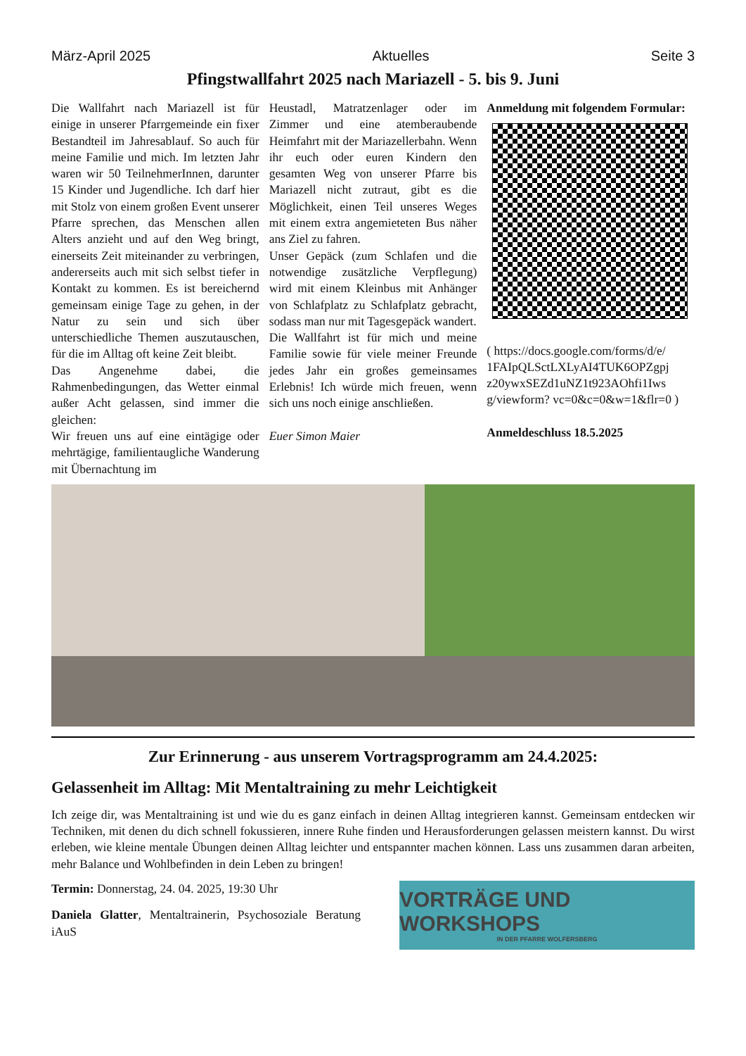März-April 2025 Aktuelles Seite 3
Pfingstwallfahrt 2025 nach Mariazell - 5. bis 9. Juni
Die Wallfahrt nach Mariazell ist für einige in unserer Pfarrgemeinde ein fixer Bestandteil im Jahresablauf. So auch für meine Familie und mich. Im letzten Jahr waren wir 50 TeilnehmerInnen, darunter 15 Kinder und Jugendliche. Ich darf hier mit Stolz von einem großen Event unserer Pfarre sprechen, das Menschen allen Alters anzieht und auf den Weg bringt, einerseits Zeit miteinander zu verbringen, andererseits auch mit sich selbst tiefer in Kontakt zu kommen. Es ist bereichernd gemeinsam einige Tage zu gehen, in der Natur zu sein und sich über unterschiedliche Themen auszutauschen, für die im Alltag oft keine Zeit bleibt.
Das Angenehme dabei, die Rahmenbedingungen, das Wetter einmal außer Acht gelassen, sind immer die gleichen:
Wir freuen uns auf eine eintägige oder mehrtägige, familientaugliche Wanderung mit Übernachtung im
Heustadl, Matratzenlager oder im Zimmer und eine atemberaubende Heimfahrt mit der Mariazellerbahn. Wenn ihr euch oder euren Kindern den gesamten Weg von unserer Pfarre bis Mariazell nicht zutraut, gibt es die Möglichkeit, einen Teil unseres Weges mit einem extra angemieteten Bus näher ans Ziel zu fahren.
Unser Gepäck (zum Schlafen und die notwendige zusätzliche Verpflegung) wird mit einem Kleinbus mit Anhänger von Schlafplatz zu Schlafplatz gebracht, sodass man nur mit Tagesgepäck wandert.
Die Wallfahrt ist für mich und meine Familie sowie für viele meiner Freunde jedes Jahr ein großes gemeinsames Erlebnis! Ich würde mich freuen, wenn sich uns noch einige anschließen.
Euer Simon Maier
Anmeldung mit folgendem Formular:
( https://docs.google.com/forms/d/e/ 1FAIpQLSctLXLyAI4TUK6OPZgpj z20ywxSEZd1uNZ1t923AOhfi1Iws g/viewform? vc=0&c=0&w=1&flr=0 )
Anmeldeschluss 18.5.2025
Zur Erinnerung - aus unserem Vortragsprogramm am 24.4.2025:
Gelassenheit im Alltag: Mit Mentaltraining zu mehr Leichtigkeit
Ich zeige dir, was Mentaltraining ist und wie du es ganz einfach in deinen Alltag integrieren kannst. Gemeinsam entdecken wir Techniken, mit denen du dich schnell fokussieren, innere Ruhe finden und Herausforderungen gelassen meistern kannst. Du wirst erleben, wie kleine mentale Übungen deinen Alltag leichter und entspannter machen können. Lass uns zusammen daran arbeiten, mehr Balance und Wohlbefinden in dein Leben zu bringen!
Termin: Donnerstag, 24. 04. 2025, 19:30 Uhr
Daniela Glatter, Mentaltrainerin, Psychosoziale Beratung iAuS
VORTRÄGE UND WORKSHOPS
IN DER PFARRE WOLFERSBERG